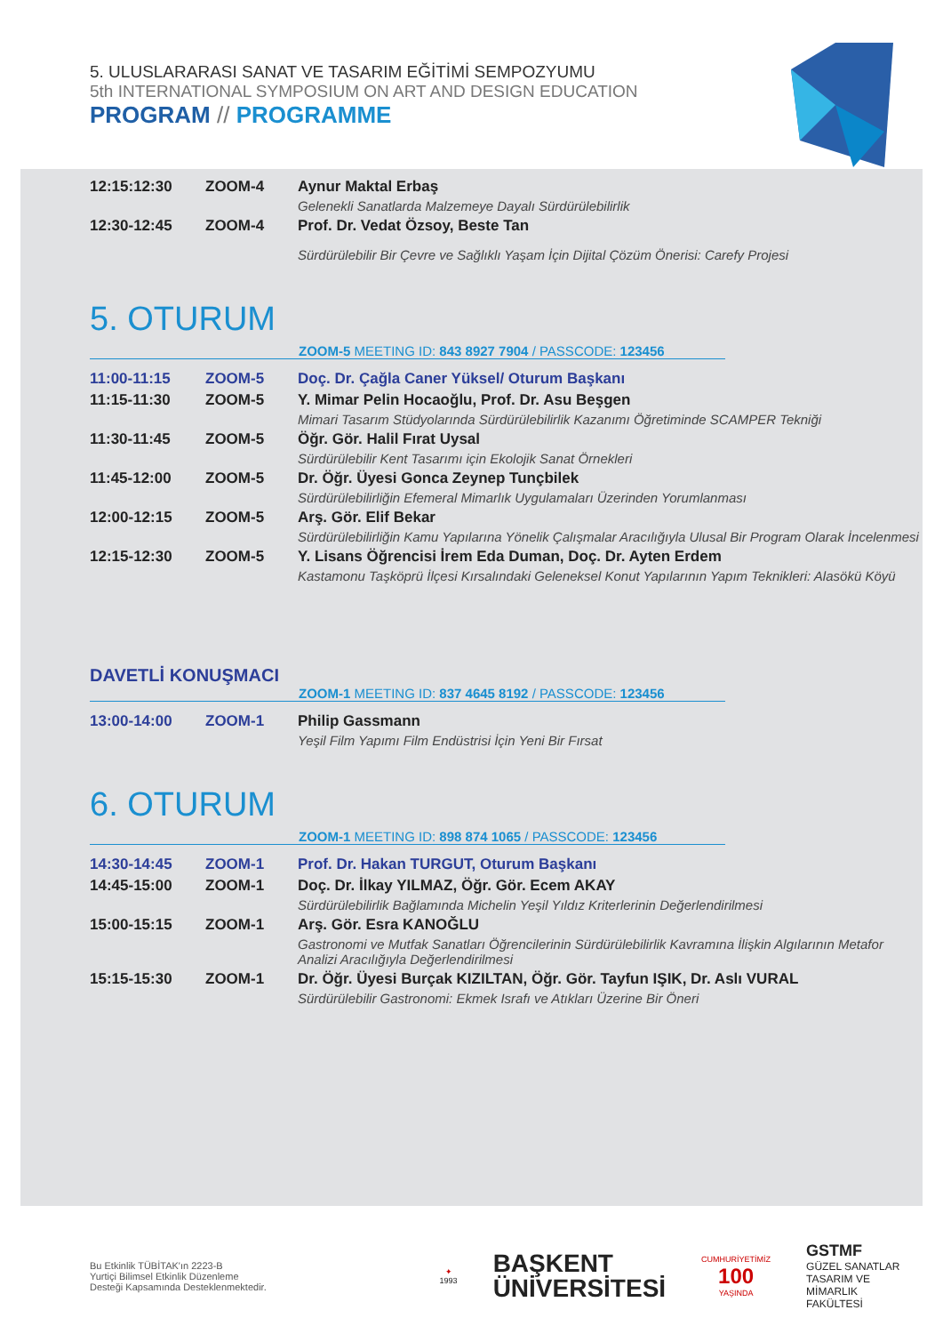5. ULUSLARARASI SANAT VE TASARIM EĞİTİMİ SEMPOZYUMU
5th INTERNATIONAL SYMPOSIUM ON ART AND DESIGN EDUCATION
PROGRAM // PROGRAMME
| 12:15:12:30 | ZOOM-4 | Aynur Maktal Erbaş Gelenekli Sanatlarda Malzemeye Dayalı Sürdürülebilirlik |
| 12:30-12:45 | ZOOM-4 | Prof. Dr. Vedat Özsoy, Beste Tan Sürdürülebilir Bir Çevre ve Sağlıklı Yaşam İçin Dijital Çözüm Önerisi: Carefy Projesi |
5. OTURUM
ZOOM-5 MEETING ID: 843 8927 7904 / PASSCODE: 123456
| 11:00-11:15 | ZOOM-5 | Doç. Dr. Çağla Caner Yüksel/ Oturum Başkanı |
| 11:15-11:30 | ZOOM-5 | Y. Mimar Pelin Hocaoğlu, Prof. Dr. Asu Beşgen Mimari Tasarım Stüdyolarında Sürdürülebilirlik Kazanımı Öğretiminde SCAMPER Tekniği |
| 11:30-11:45 | ZOOM-5 | Öğr. Gör. Halil Fırat Uysal Sürdürülebilir Kent Tasarımı için Ekolojik Sanat Örnekleri |
| 11:45-12:00 | ZOOM-5 | Dr. Öğr. Üyesi Gonca Zeynep Tunçbilek Sürdürülebilirliğin Efemeral Mimarlık Uygulamaları Üzerinden Yorumlanması |
| 12:00-12:15 | ZOOM-5 | Arş. Gör. Elif Bekar Sürdürülebilirliğin Kamu Yapılarına Yönelik Çalışmalar Aracılığıyla Ulusal Bir Program Olarak İncelenmesi |
| 12:15-12:30 | ZOOM-5 | Y. Lisans Öğrencisi İrem Eda Duman, Doç. Dr. Ayten Erdem Kastamonu Taşköprü İlçesi Kırsalındaki Geleneksel Konut Yapılarının Yapım Teknikleri: Alasökü Köyü |
DAVETLİ KONUŞMACI
ZOOM-1 MEETING ID: 837 4645 8192 / PASSCODE: 123456
| 13:00-14:00 | ZOOM-1 | Philip Gassmann Yeşil Film Yapımı Film Endüstrisi İçin Yeni Bir Fırsat |
6. OTURUM
ZOOM-1 MEETING ID: 898 874 1065 / PASSCODE: 123456
| 14:30-14:45 | ZOOM-1 | Prof. Dr. Hakan TURGUT, Oturum Başkanı |
| 14:45-15:00 | ZOOM-1 | Doç. Dr. İlkay YILMAZ, Öğr. Gör. Ecem AKAY Sürdürülebilirlik Bağlamında Michelin Yeşil Yıldız Kriterlerinin Değerlendirilmesi |
| 15:00-15:15 | ZOOM-1 | Arş. Gör. Esra KANOĞLU Gastronomi ve Mutfak Sanatları Öğrencilerinin Sürdürülebilirlik Kavramına İlişkin Algılarının Metafor Analizi Aracılığıyla Değerlendirilmesi |
| 15:15-15:30 | ZOOM-1 | Dr. Öğr. Üyesi Burçak KIZILTAN, Öğr. Gör. Tayfun IŞIK, Dr. Aslı VURAL Sürdürülebilir Gastronomi: Ekmek Israfı ve Atıkları Üzerine Bir Öneri |
Bu Etkinlik TÜBİTAK'ın 2223-B
Yurtiçi Bilimsel Etkinlik Düzenleme
Desteği Kapsamında Desteklenmektedir.
✦
1993
BAŞKENT
ÜNİVERSİTESİ
CUMHURİYETİMİZ
100
YAŞINDA
GSTMF
GÜZEL SANATLAR
TASARIM VE MİMARLIK
FAKÜLTESİ